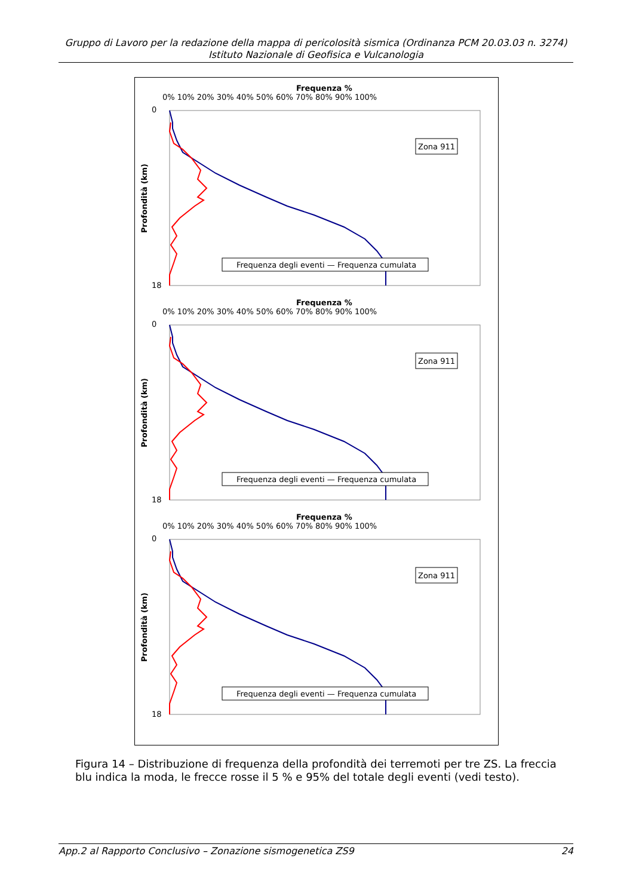Gruppo di Lavoro per la redazione della mappa di pericolosità sismica (Ordinanza PCM 20.03.03 n. 3274)
Istituto Nazionale di Geofisica e Vulcanologia
Frequenza %
0% 10% 20% 30% 40% 50% 60% 70% 80% 90% 100%
0
18
Profondità (km)
Zona 911
Frequenza degli eventi — Frequenza cumulata
Figura 14 – Distribuzione di frequenza della profondità dei terremoti per tre ZS. La freccia blu indica la moda, le frecce rosse il 5 % e 95% del totale degli eventi (vedi testo).
App.2 al Rapporto Conclusivo – Zonazione sismogenetica ZS9 24